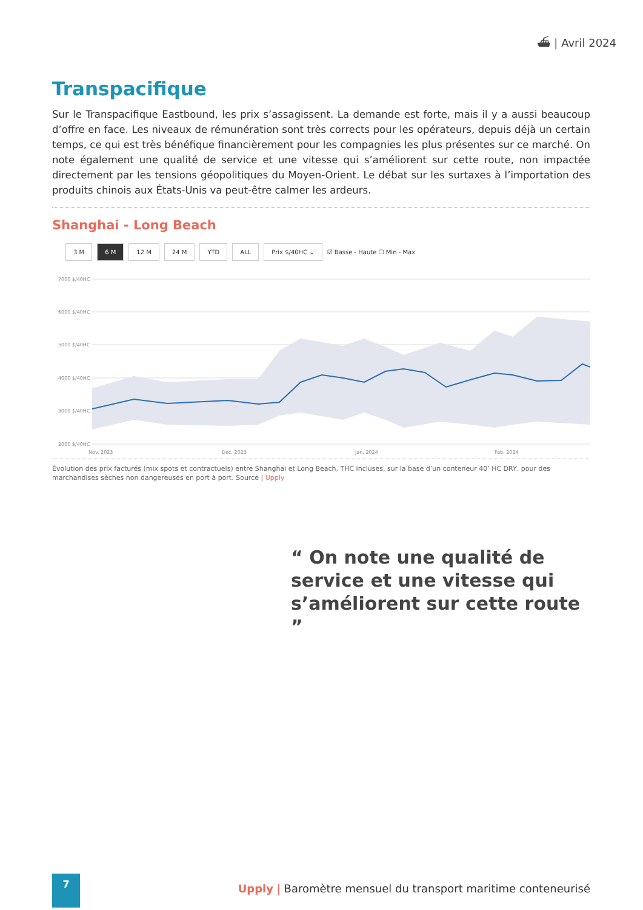⛴ | Avril 2024
Transpacifique
Sur le Transpacifique Eastbound, les prix s’assagissent. La demande est forte, mais il y a aussi beaucoup d’offre en face. Les niveaux de rémunération sont très corrects pour les opérateurs, depuis déjà un certain temps, ce qui est très bénéfique financièrement pour les compagnies les plus présentes sur ce marché. On note également une qualité de service et une vitesse qui s’améliorent sur cette route, non impactée directement par les tensions géopolitiques du Moyen-Orient. Le débat sur les surtaxes à l’importation des produits chinois aux États-Unis va peut-être calmer les ardeurs.
Shanghai - Long Beach
3 M 6 M 12 M 24 M YTD ALL Prix $/40HC ⌄ ☑ Basse - Haute ☐ Min - Max
7000 $/40HC
6000 $/40HC
5000 $/40HC
4000 $/40HC
3000 $/40HC
2000 $/40HC
Nov. 2023
Dec. 2023
Jan. 2024
Feb. 2024
Mar. 2024 Apr. 2024
Évolution des prix facturés (mix spots et contractuels) entre Shanghai et Long Beach, THC incluses, sur la base d’un conteneur 40’ HC DRY, pour des marchandises sèches non dangereuses en port à port. Source | Upply
“ On note une qualité de service et une vitesse qui s’améliorent sur cette route ”
7
Upply | Baromètre mensuel du transport maritime conteneurisé